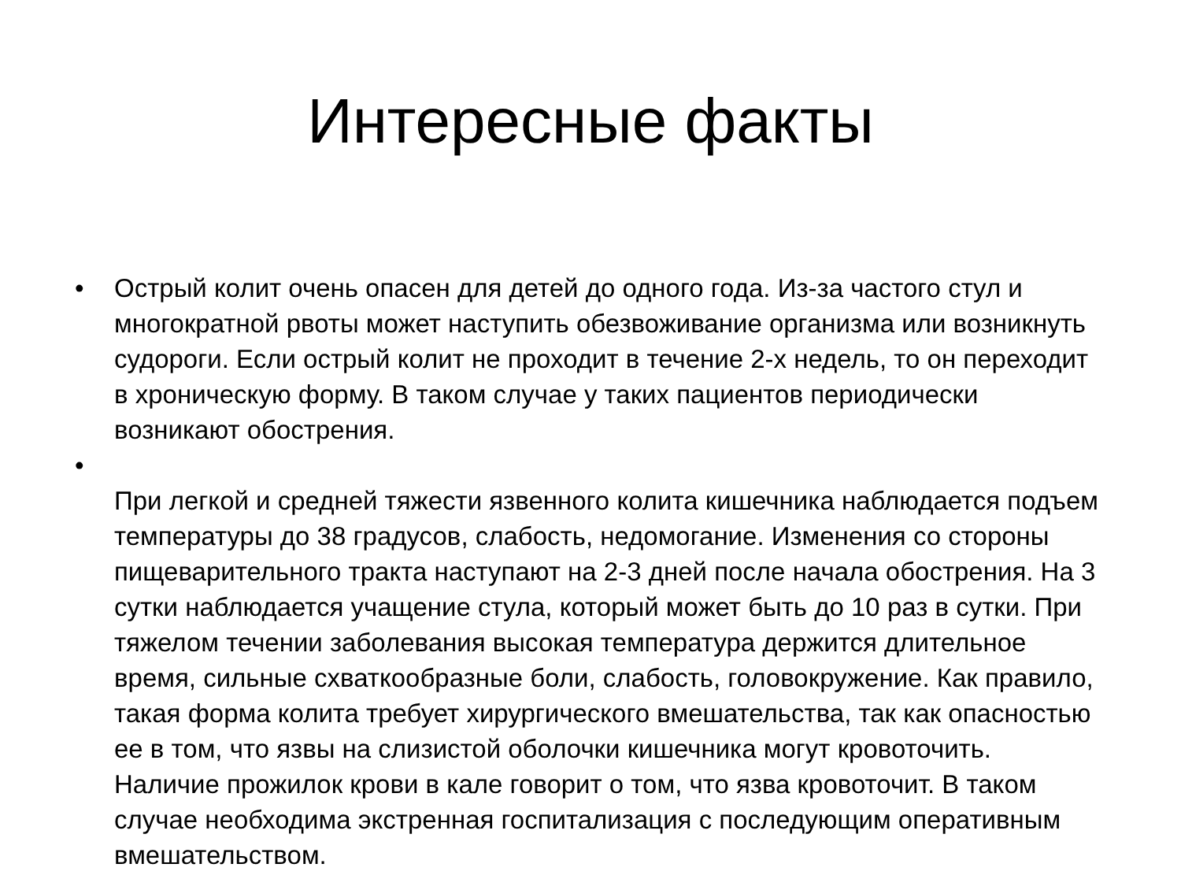Интересные факты
• Острый колит очень опасен для детей до одного года. Из-за частого стул и многократной рвоты может наступить обезвоживание организма или возникнуть судороги. Если острый колит не проходит в течение 2-х недель, то он переходит в хроническую форму. В таком случае у таких пациентов периодически возникают обострения.
•
При легкой и средней тяжести язвенного колита кишечника наблюдается подъем температуры до 38 градусов, слабость, недомогание. Изменения со стороны пищеварительного тракта наступают на 2-3 дней после начала обострения. На 3 сутки наблюдается учащение стула, который может быть до 10 раз в сутки. При тяжелом течении заболевания высокая температура держится длительное время, сильные схваткообразные боли, слабость, головокружение. Как правило, такая форма колита требует хирургического вмешательства, так как опасностью ее в том, что язвы на слизистой оболочки кишечника могут кровоточить. Наличие прожилок крови в кале говорит о том, что язва кровоточит. В таком случае необходима экстренная госпитализация с последующим оперативным вмешательством.